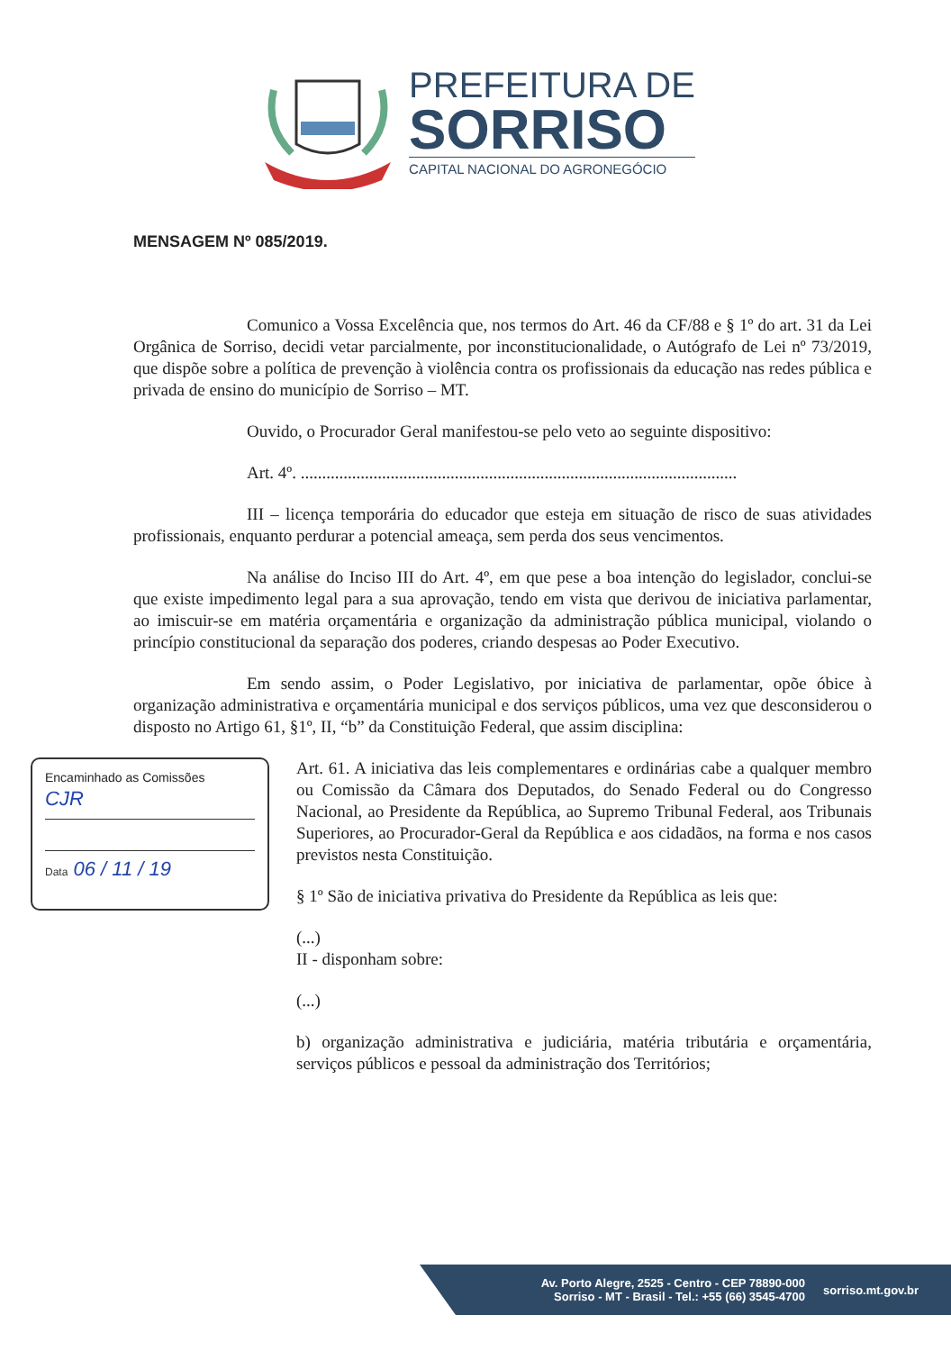PREFEITURA DE
SORRISO
CAPITAL NACIONAL DO AGRONEGÓCIO
MENSAGEM Nº 085/2019.
Comunico a Vossa Excelência que, nos termos do Art. 46 da CF/88 e § 1º do art. 31 da Lei Orgânica de Sorriso, decidi vetar parcialmente, por inconstitucionalidade, o Autógrafo de Lei nº 73/2019, que dispõe sobre a política de prevenção à violência contra os profissionais da educação nas redes pública e privada de ensino do município de Sorriso – MT.
Ouvido, o Procurador Geral manifestou-se pelo veto ao seguinte dispositivo:
Art. 4º. ......................................................................................................
III – licença temporária do educador que esteja em situação de risco de suas atividades profissionais, enquanto perdurar a potencial ameaça, sem perda dos seus vencimentos.
Na análise do Inciso III do Art. 4º, em que pese a boa intenção do legislador, conclui-se que existe impedimento legal para a sua aprovação, tendo em vista que derivou de iniciativa parlamentar, ao imiscuir-se em matéria orçamentária e organização da administração pública municipal, violando o princípio constitucional da separação dos poderes, criando despesas ao Poder Executivo.
Em sendo assim, o Poder Legislativo, por iniciativa de parlamentar, opõe óbice à organização administrativa e orçamentária municipal e dos serviços públicos, uma vez que desconsiderou o disposto no Artigo 61, §1º, II, “b” da Constituição Federal, que assim disciplina:
Encaminhado as Comissões
CJR
Data 06 / 11 / 19
Art. 61. A iniciativa das leis complementares e ordinárias cabe a qualquer membro ou Comissão da Câmara dos Deputados, do Senado Federal ou do Congresso Nacional, ao Presidente da República, ao Supremo Tribunal Federal, aos Tribunais Superiores, ao Procurador-Geral da República e aos cidadãos, na forma e nos casos previstos nesta Constituição.
§ 1º São de iniciativa privativa do Presidente da República as leis que:
(...)
II - disponham sobre:
(...)
b) organização administrativa e judiciária, matéria tributária e orçamentária, serviços públicos e pessoal da administração dos Territórios;
Av. Porto Alegre, 2525 - Centro - CEP 78890-000
Sorriso - MT - Brasil - Tel.: +55 (66) 3545-4700
sorriso.mt.gov.br